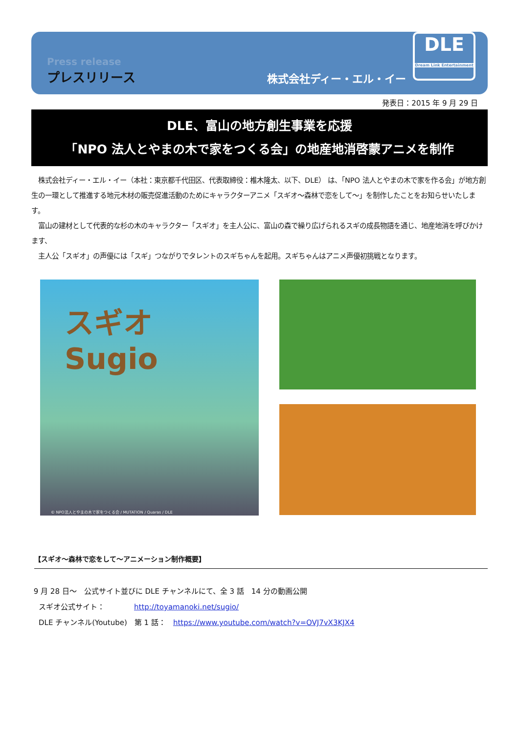Press release
プレスリリース
株式会社ディー・エル・イー
DLE
Dream Link Entertainment
発表日：2015 年 9 月 29 日
DLE、富山の地方創生事業を応援
「NPO 法人とやまの木で家をつくる会」の地産地消啓蒙アニメを制作
　株式会社ディー・エル・イー（本社：東京都千代田区、代表取締役：椎木隆太、以下、DLE） は、「NPO 法人とやまの木で家を作る会」が地方創生の一環として推進する地元木材の販売促進活動のためにキャラクターアニメ「スギオ～森林で恋をして～」を制作したことをお知らせいたします。
　富山の建材として代表的な杉の木のキャラクター「スギオ」を主人公に、富山の森で繰り広げられるスギの成長物語を通じ、地産地消を呼びかけます、
　主人公「スギオ」の声優には「スギ」つながりでタレントのスギちゃんを起用。スギちゃんはアニメ声優初挑戦となります。
スギオ Sugio
© NPO法人とやまの木で家をつくる会 / MUTATION / Quaras / DLE
【スギオ～森林で恋をして～アニメーション制作概要】
9 月 28 日～　公式サイト並びに DLE チャンネルにて、全 3 話　14 分の動画公開
　スギオ公式サイト：　　　　http://toyamanoki.net/sugio/
　DLE チャンネル(Youtube)　第 1 話：　https://www.youtube.com/watch?v=OVJ7vX3KJX4